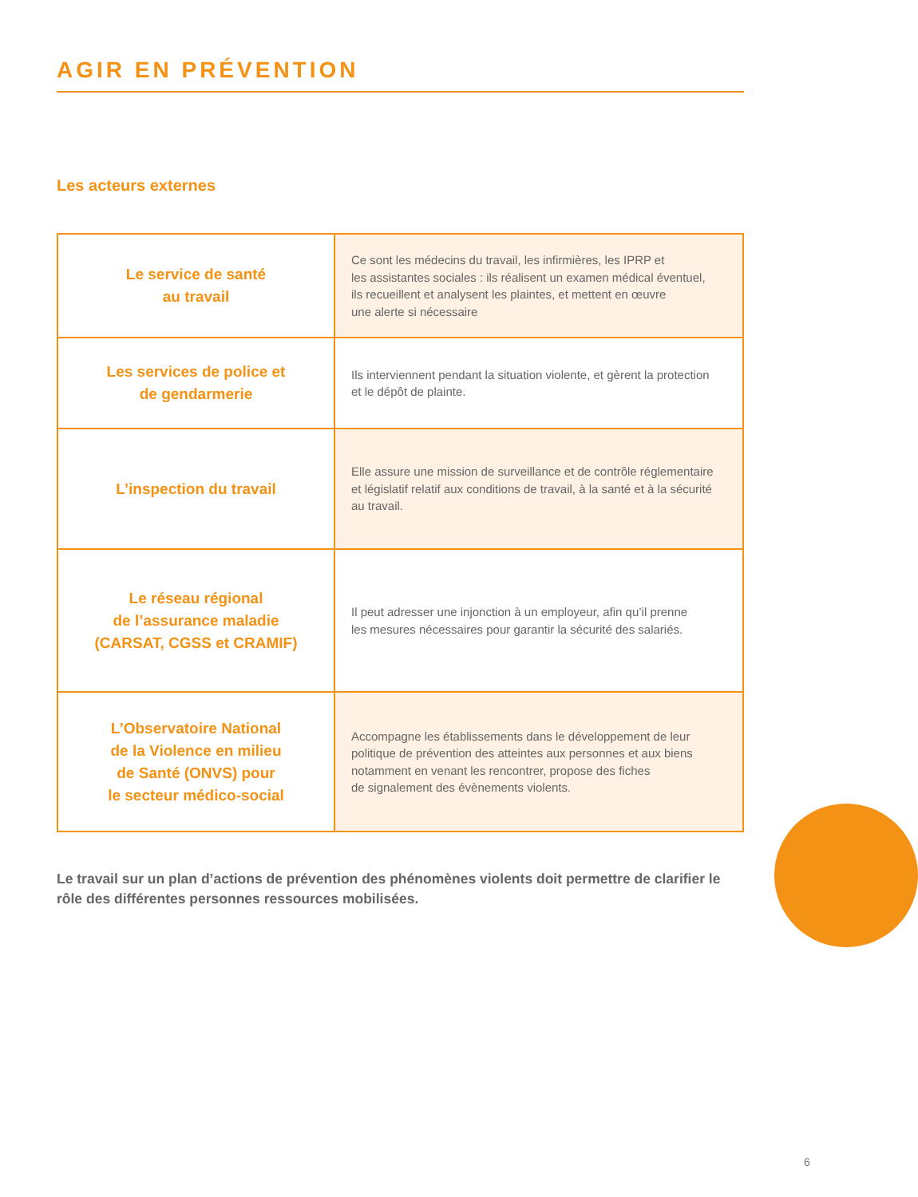AGIR EN PRÉVENTION
Les acteurs externes
| Le service de santé au travail | Ce sont les médecins du travail, les infirmières, les IPRP et les assistantes sociales : ils réalisent un examen médical éventuel, ils recueillent et analysent les plaintes, et mettent en œuvre une alerte si nécessaire |
| Les services de police et de gendarmerie | Ils interviennent pendant la situation violente, et gèrent la protection et le dépôt de plainte. |
| L’inspection du travail | Elle assure une mission de surveillance et de contrôle réglementaire et législatif relatif aux conditions de travail, à la santé et à la sécurité au travail. |
| Le réseau régional de l’assurance maladie (CARSAT, CGSS et CRAMIF) | Il peut adresser une injonction à un employeur, afin qu’il prenne les mesures nécessaires pour garantir la sécurité des salariés. |
| L’Observatoire National de la Violence en milieu de Santé (ONVS) pour le secteur médico-social | Accompagne les établissements dans le développement de leur politique de prévention des atteintes aux personnes et aux biens notamment en venant les rencontrer, propose des fiches de signalement des évènements violents. |
Le travail sur un plan d’actions de prévention des phénomènes violents doit permettre de clarifier le rôle des différentes personnes ressources mobilisées.
6